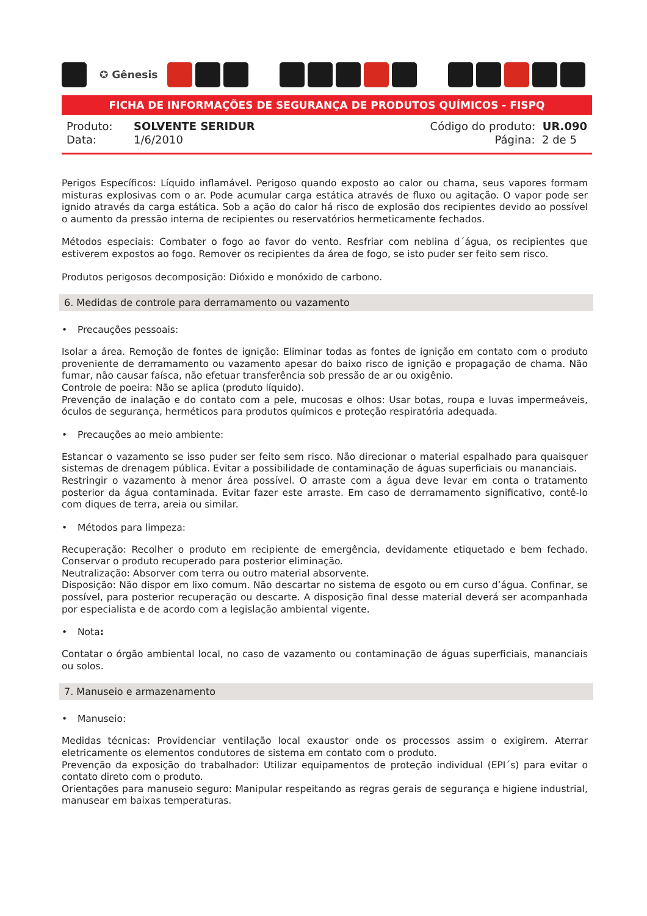✪ Gênesis
FICHA DE INFORMAÇÕES DE SEGURANÇA DE PRODUTOS QUÍMICOS - FISPQ
Produto: SOLVENTE SERIDUR
Data: 1/6/2010
Código do produto: UR.090
Página: 2 de 5
Perigos Específicos: Líquido inflamável. Perigoso quando exposto ao calor ou chama, seus vapores formam misturas explosivas com o ar. Pode acumular carga estática através de fluxo ou agitação. O vapor pode ser ignido através da carga estática. Sob a ação do calor há risco de explosão dos recipientes devido ao possível o aumento da pressão interna de recipientes ou reservatórios hermeticamente fechados.
Métodos especiais: Combater o fogo ao favor do vento. Resfriar com neblina d´água, os recipientes que estiverem expostos ao fogo. Remover os recipientes da área de fogo, se isto puder ser feito sem risco.
Produtos perigosos decomposição: Dióxido e monóxido de carbono.
6. Medidas de controle para derramamento ou vazamento
• Precauções pessoais:
Isolar a área. Remoção de fontes de ignição: Eliminar todas as fontes de ignição em contato com o produto proveniente de derramamento ou vazamento apesar do baixo risco de ignição e propagação de chama. Não fumar, não causar faísca, não efetuar transferência sob pressão de ar ou oxigênio.
Controle de poeira: Não se aplica (produto líquido).
Prevenção de inalação e do contato com a pele, mucosas e olhos: Usar botas, roupa e luvas impermeáveis, óculos de segurança, herméticos para produtos químicos e proteção respiratória adequada.
• Precauções ao meio ambiente:
Estancar o vazamento se isso puder ser feito sem risco. Não direcionar o material espalhado para quaisquer sistemas de drenagem pública. Evitar a possibilidade de contaminação de águas superficiais ou mananciais.
Restringir o vazamento à menor área possível. O arraste com a água deve levar em conta o tratamento posterior da água contaminada. Evitar fazer este arraste. Em caso de derramamento significativo, contê-lo com diques de terra, areia ou similar.
• Métodos para limpeza:
Recuperação: Recolher o produto em recipiente de emergência, devidamente etiquetado e bem fechado. Conservar o produto recuperado para posterior eliminação.
Neutralização: Absorver com terra ou outro material absorvente.
Disposição: Não dispor em lixo comum. Não descartar no sistema de esgoto ou em curso d’água. Confinar, se possível, para posterior recuperação ou descarte. A disposição final desse material deverá ser acompanhada por especialista e de acordo com a legislação ambiental vigente.
• Nota:
Contatar o órgão ambiental local, no caso de vazamento ou contaminação de águas superficiais, mananciais ou solos.
7. Manuseio e armazenamento
• Manuseio:
Medidas técnicas: Providenciar ventilação local exaustor onde os processos assim o exigirem. Aterrar eletricamente os elementos condutores de sistema em contato com o produto.
Prevenção da exposição do trabalhador: Utilizar equipamentos de proteção individual (EPI´s) para evitar o contato direto com o produto.
Orientações para manuseio seguro: Manipular respeitando as regras gerais de segurança e higiene industrial, manusear em baixas temperaturas.